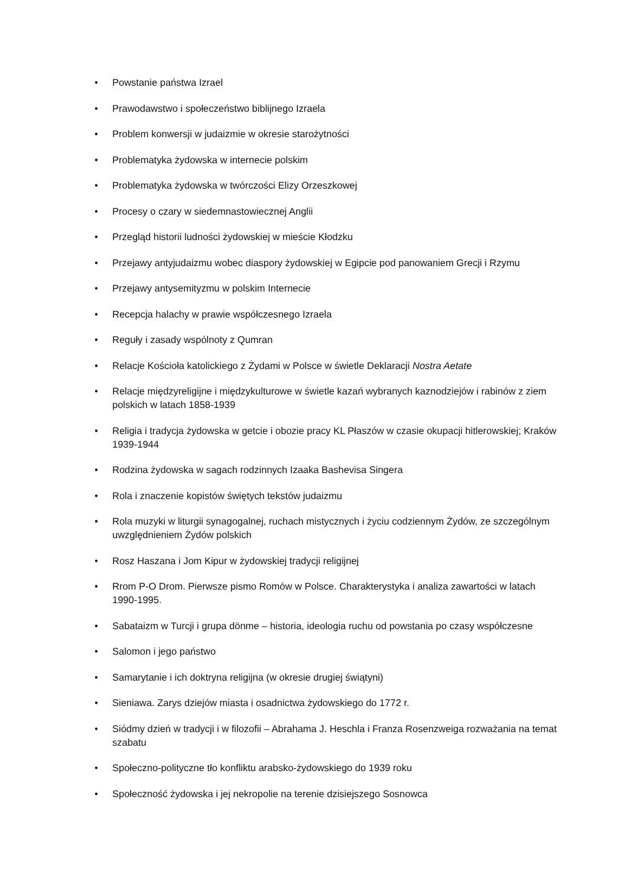• Powstanie państwa Izrael
• Prawodawstwo i społeczeństwo biblijnego Izraela
• Problem konwersji w judaizmie w okresie starożytności
• Problematyka żydowska w internecie polskim
• Problematyka żydowska w twórczości Elizy Orzeszkowej
• Procesy o czary w siedemnastowiecznej Anglii
• Przegląd historii ludności żydowskiej w mieście Kłodzku
• Przejawy antyjudaizmu wobec diaspory żydowskiej w Egipcie pod panowaniem Grecji i Rzymu
• Przejawy antysemityzmu w polskim Internecie
• Recepcja halachy w prawie współczesnego Izraela
• Reguły i zasady wspólnoty z Qumran
• Relacje Kościoła katolickiego z Żydami w Polsce w świetle Deklaracji Nostra Aetate
• Relacje międzyreligijne i międzykulturowe w świetle kazań wybranych kaznodziejów i rabinów z ziem polskich w latach 1858-1939
• Religia i tradycja żydowska w getcie i obozie pracy KL Płaszów w czasie okupacji hitlerowskiej; Kraków 1939-1944
• Rodzina żydowska w sagach rodzinnych Izaaka Bashevisa Singera
• Rola i znaczenie kopistów świętych tekstów judaizmu
• Rola muzyki w liturgii synagogalnej, ruchach mistycznych i życiu codziennym Żydów, ze szczególnym uwzględnieniem Żydów polskich
• Rosz Haszana i Jom Kipur w żydowskiej tradycji religijnej
• Rrom P-O Drom. Pierwsze pismo Romów w Polsce. Charakterystyka i analiza zawartości w latach 1990-1995.
• Sabataizm w Turcji i grupa dönme – historia, ideologia ruchu od powstania po czasy współczesne
• Salomon i jego państwo
• Samarytanie i ich doktryna religijna (w okresie drugiej świątyni)
• Sieniawa. Zarys dziejów miasta i osadnictwa żydowskiego do 1772 r.
• Siódmy dzień w tradycji i w filozofii – Abrahama J. Heschla i Franza Rosenzweiga rozważania na temat szabatu
• Społeczno-polityczne tło konfliktu arabsko-żydowskiego do 1939 roku
• Społeczność żydowska i jej nekropolie na terenie dzisiejszego Sosnowca